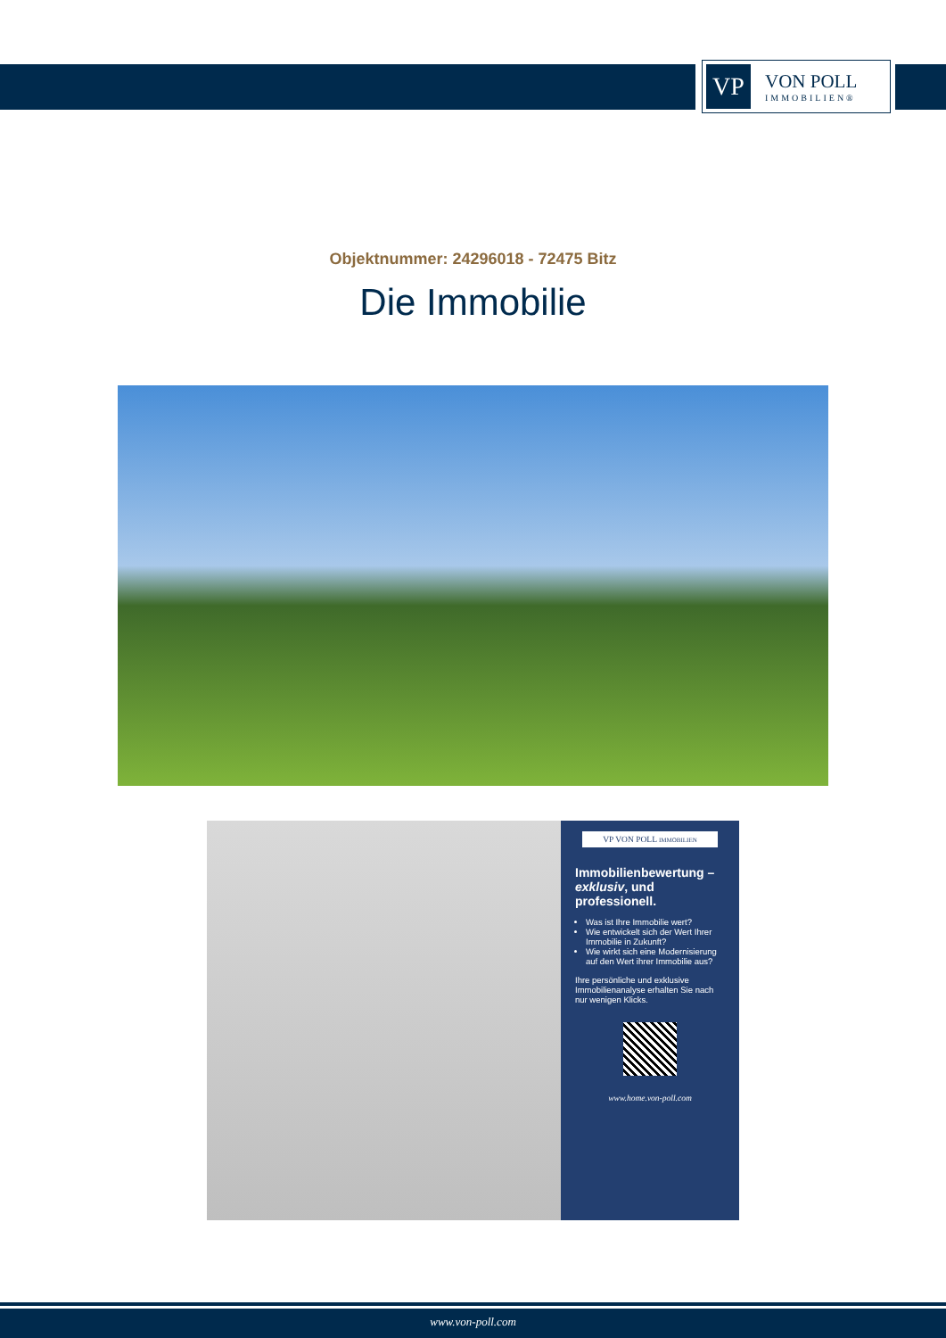VP
VON POLL
IMMOBILIEN®
Objektnummer: 24296018 - 72475 Bitz
Die Immobilie
VP VON POLL IMMOBILIEN
Immobilienbewertung – exklusiv, und professionell.
Was ist Ihre Immobilie wert?
Wie entwickelt sich der Wert Ihrer Immobilie in Zukunft?
Wie wirkt sich eine Modernisierung auf den Wert ihrer Immobilie aus?
Ihre persönliche und exklusive Immobilienanalyse erhalten Sie nach nur wenigen Klicks.
www.home.von-poll.com
www.von-poll.com